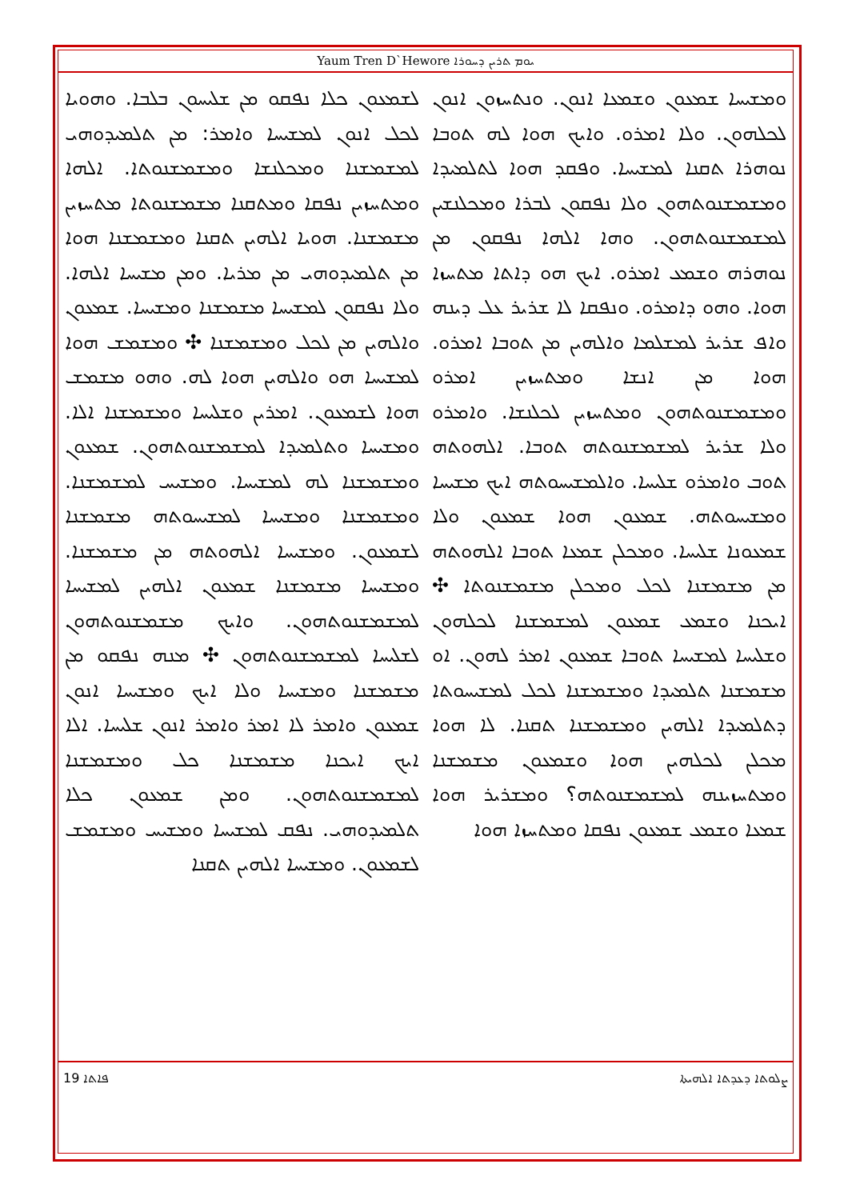Yaum Tren D`Hewore ܝܘܡ ܬܪܝܢ ܕܚܘܪܐ
ܘܡܫܝܚܐ ܫܡܥܘܢ ܘܫܡܥܐ ܐܢܘܢ. ܘܢܬܚܙܘܢ ܐܢܘܢ ܠܟܠܗܘܢ. ܘܠܐ ܐܡܪܘ. ܘܐܝܟ ܗܘܐ ܠܗ ܬܘܒܐ ܢܘܗܪܐ ܬܩܢܐ ܠܡܫܝܚܐ. ܘܦܩܕ ܗܘܐ ܠܬܠܡܝܕܐ ܘܡܫܡܫܢܘܬܗܘܢ ܘܠܐ ܢܦܩܘܢ ܠܒܪܐ ܘܡܟܠܢܫܝܢ ܠܡܫܡܫܢܘܬܗܘܢ. ܘܗܐ ܐܠܗܐ ܢܦܩܘܢ ܡܢ ܢܘܗܪܗ ܘܫܡܥ ܐܡܪܘ. ܐܝܟ ܗܘ ܕܐܬܐ ܡܬܚܙܐ ܗܘܐ. ܘܗܘ ܕܐܡܪܘ. ܘܢܦܩܐ ܠܐ ܫܪܝܪ ܥܠ ܕܝܢܗ ܘܐܦ ܫܪܝܪ ܠܡܫܠܡܐ ܘܐܠܗܝܢ ܡܢ ܬܘܒܐ ܐܡܪܘ. ܗܘܐ ܡܢ ܐܢܫܐ ܘܡܬܚܙܝܢ ܐܡܪܘ ܘܡܫܡܫܢܘܬܗܘܢ ܘܡܬܚܙܝܢ ܠܟܠܢܫܐ. ܘܐܡܪܘ ܘܠܐ ܫܪܝܪ ܠܡܫܡܫܢܘܬܗ ܬܘܒܐ. ܐܠܗܘܬܗ ܬܘܒ ܘܐܡܪܘ ܫܠܝܚܐ. ܘܐܠܡܫܝܚܘܬܗ ܐܝܟ ܡܫܝܚܐ ܘܡܫܝܚܘܬܗ. ܫܡܥܘܢ ܗܘܐ ܫܡܥܘܢ ܘܠܐ ܫܡܥܘܢܐ ܫܠܝܚܐ. ܘܡܟܠܢ ܫܡܥܐ ܬܘܒܐ ܐܠܗܘܬܗ ܡܢ ܡܫܡܫܢܐ ܠܟܠ ܘܡܟܠܢ ܡܫܡܫܢܘܬܐ ✣ ܐܝܟܢܐ ܘܫܡܥ ܫܡܥܘܢ ܠܡܫܡܫܢܐ ܠܟܠܗܘܢ ܘܫܠܝܚܐ ܠܡܫܝܚܐ ܬܘܒܐ ܫܡܥܘܢ ܐܡܪ ܠܗܘܢ. ܐܘ ܡܫܡܫܢܐ ܬܠܡܝܕܐ ܘܡܫܡܫܢܐ ܠܟܠ ܠܡܫܝܚܘܬܐ ܕܬܠܡܝܕܐ ܐܠܗܝܢ ܘܡܫܡܫܢܐ ܬܩܢܐ. ܠܐ ܗܘܐ ܡܟܠܢ ܠܟܠܗܝܢ ܗܘܐ ܘܫܡܥܘܢ ܡܫܡܫܢܐ ܘܡܬܚܙܝܢܗ ܠܡܫܡܫܢܘܬܗ؟ ܘܡܫܪܝܪ ܗܘܐ ܫܡܥܐ ܘܫܡܥ ܫܡܥܘܢ ܢܦܩܐ ܘܡܬܚܙܐ ܗܘܐ
ܠܫܡܥܘܢ ܟܠܐ ܢܦܩܘ ܡܢ ܫܠܝܚܘܢ ܒܠܒܐ. ܘܗܘܝܐ ܠܟܠ ܐܢܘܢ ܠܡܫܝܚܐ ܘܐܡܪ: ܡܢ ܬܠܡܝܕܘܗܝ ܠܡܫܡܫܢܐ ܘܡܟܠܢܫܐ ܘܡܫܡܫܢܘܬܐ. ܐܠܗܐ ܘܡܬܚܙܝܢ ܢܦܩܐ ܘܡܬܩܢܐ ܡܫܡܫܢܘܬܐ ܡܬܚܙܝܢ ܡܫܡܫܢܐ. ܗܘܝܐ ܐܠܗܝܢ ܬܩܢܐ ܘܡܫܡܫܢܐ ܗܘܐ ܡܢ ܬܠܡܝܕܘܗܝ ܡܢ ܡܪܝܐ. ܘܡܢ ܡܫܝܚܐ ܐܠܗܐ. ܘܠܐ ܢܦܩܘܢ ܠܡܫܝܚܐ ܡܫܡܫܢܐ ܘܡܫܝܚܐ. ܫܡܥܘܢ ܘܐܠܗܝܢ ܡܢ ܠܟܠ ܘܡܫܡܫܢܐ ✣ ܘܡܫܡܫ ܗܘܐ ܠܡܫܝܚܐ ܗܘ ܘܐܠܗܝܢ ܗܘܐ ܠܗ. ܘܗܘ ܡܫܡܫ ܗܘܐ ܠܫܡܥܘܢ. ܐܡܪܝܢ ܘܫܠܝܚܐ ܘܡܫܡܫܢܐ ܐܠܐ. ܘܡܫܝܚܐ ܘܬܠܡܝܕܐ ܠܡܫܡܫܢܘܬܗܘܢ. ܫܡܥܘܢ ܘܡܫܡܫܢܐ ܠܗ ܠܡܫܝܚܐ. ܘܡܫܝܚ ܠܡܫܡܫܢܐ. ܘܡܫܡܫܢܐ ܘܡܫܝܚܐ ܠܡܫܝܚܘܬܗ ܡܫܡܫܢܐ ܠܫܡܥܘܢ. ܘܡܫܝܚܐ ܐܠܗܘܬܗ ܡܢ ܡܫܡܫܢܐ. ܘܡܫܝܚܐ ܡܫܡܫܢܐ ܫܡܥܘܢ ܐܠܗܝܢ ܠܡܫܝܚܐ ܠܡܫܡܫܢܘܬܗܘܢ. ܘܐܝܟ ܡܫܡܫܢܘܬܗܘܢ ܠܫܠܝܚܐ ܠܡܫܡܫܢܘܬܗܘܢ ✣ ܡܢܗ ܢܦܩܘ ܡܢ ܡܫܡܫܢܐ ܘܡܫܝܚܐ ܘܠܐ ܐܝܟ ܘܡܫܝܚܐ ܐܢܘܢ ܫܡܥܘܢ ܘܐܡܪ ܠܐ ܐܡܪ ܘܐܡܪ ܐܢܘܢ ܫܠܝܚܐ. ܐܠܐ ܐܝܟ ܐܝܟܢܐ ܡܫܡܫܢܐ ܟܠ ܘܡܫܡܫܢܐ ܠܡܫܡܫܢܘܬܗܘܢ. ܘܡܢ ܫܡܥܘܢ ܟܠܐ ܬܠܡܝܕܘܗܝ. ܢܦܩ ܠܡܫܝܚܐ ܘܡܫܝܚ ܘܡܫܡܫ ܠܫܡܥܘܢ. ܘܡܫܝܚܐ ܐܠܗܝܢ ܬܩܢܐ
ܨܠܘܬܐ ܕܥܕܬܐ ܐܠܗܝܬܐ ܦܐܬܐ 19